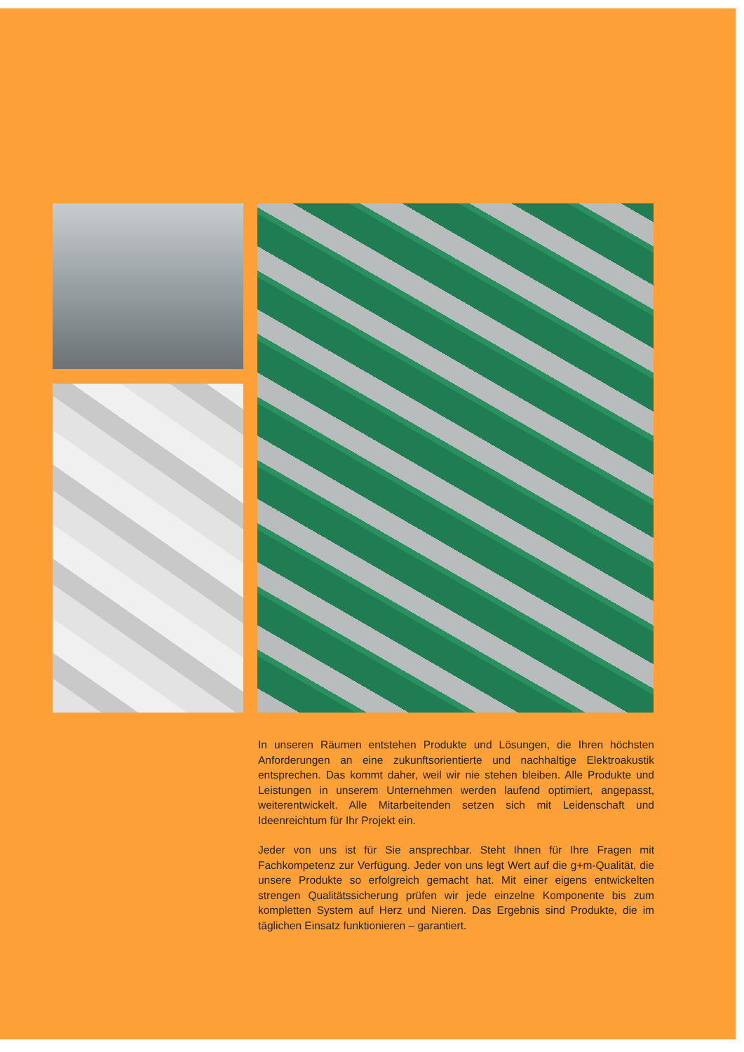In unseren Räumen entstehen Produkte und Lösungen, die Ihren höchsten Anforderungen an eine zukunftsorientierte und nachhaltige Elektroakustik entsprechen. Das kommt daher, weil wir nie stehen bleiben. Alle Produkte und Leistungen in unserem Unternehmen werden laufend optimiert, angepasst, weiterentwickelt. Alle Mitarbeitenden setzen sich mit Leidenschaft und Ideenreichtum für Ihr Projekt ein.
Jeder von uns ist für Sie ansprechbar. Steht Ihnen für Ihre Fragen mit Fachkompetenz zur Verfügung. Jeder von uns legt Wert auf die g+m-Qualität, die unsere Produkte so erfolgreich gemacht hat. Mit einer eigens entwickelten strengen Qualitätssicherung prüfen wir jede einzelne Komponente bis zum kompletten System auf Herz und Nieren. Das Ergebnis sind Produkte, die im täglichen Einsatz funktionieren – garantiert.